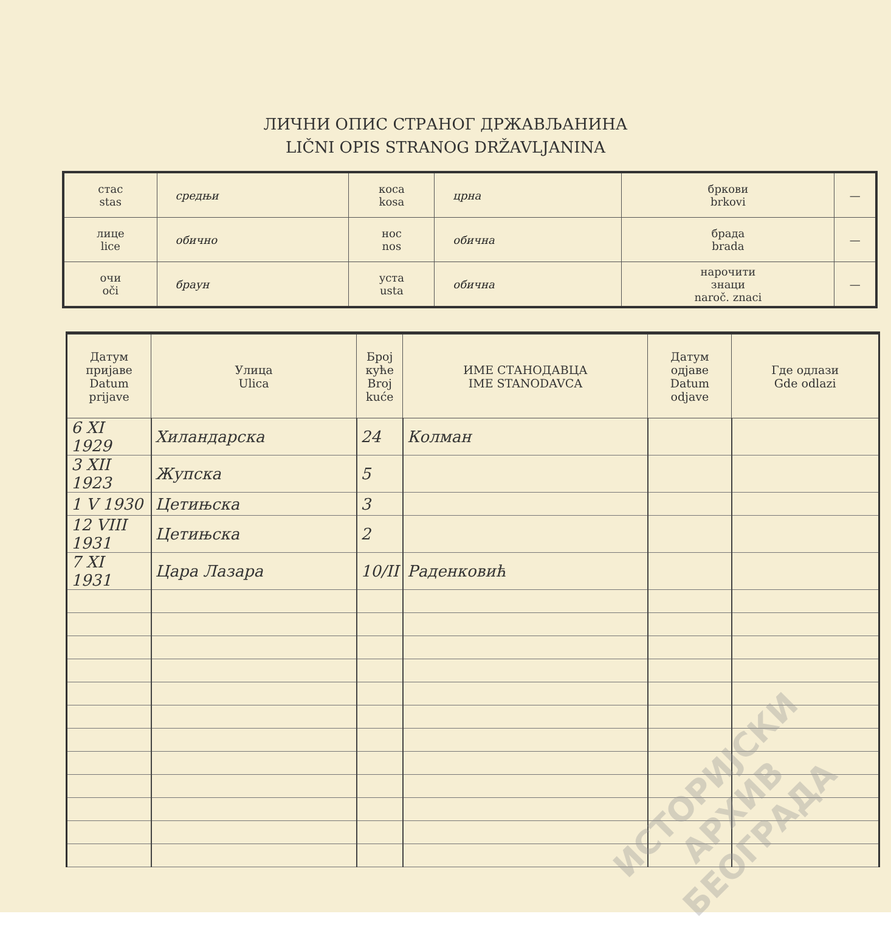ЛИЧНИ ОПИС СТРАНОГ ДРЖАВЉАНИНА
LIČNI OPIS STRANOG DRŽAVLJANINA
| стас stas | средњи | коса kosa | црна | бркови brkovi | — |
| лице lice | обично | нос nos | обична | брада brada | — |
| очи oči | браун | уста usta | обична | нарочити знаци naroč. znaci | — |
| Датум пријаве Datum prijave | Улица Ulica | Број куће Broj kuće | ИМЕ СТАНОДАВЦА IME STANODAVCA | Датум одјаве Datum odjave | Где одлази Gde odlazi |
| --- | --- | --- | --- | --- | --- |
| 6 XI 1929 | Хиландарска | 24 | Колман | | |
| 3 XII 1923 | Жупска | 5 | | | |
| 1 V 1930 | Цетињска | 3 | | | |
| 12 VIII 1931 | Цетињска | 2 | | | |
| 7 XI 1931 | Цара Лазара | 10/II | Раденковић | | |
ИСТОРИЈСКИ
АРХИВ
БЕОГРАДА